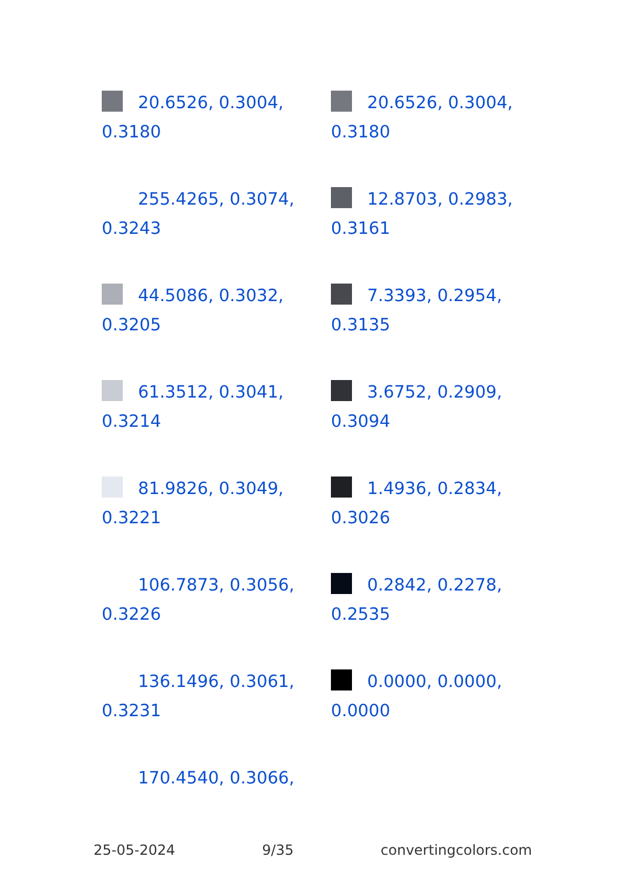20.6526, 0.3004, 0.3180
20.6526, 0.3004, 0.3180
255.4265, 0.3074, 0.3243
12.8703, 0.2983, 0.3161
44.5086, 0.3032, 0.3205
7.3393, 0.2954, 0.3135
61.3512, 0.3041, 0.3214
3.6752, 0.2909, 0.3094
81.9826, 0.3049, 0.3221
1.4936, 0.2834, 0.3026
106.7873, 0.3056, 0.3226
0.2842, 0.2278, 0.2535
136.1496, 0.3061, 0.3231
0.0000, 0.0000, 0.0000
170.4540, 0.3066,
25-05-2024 9/35 convertingcolors.com